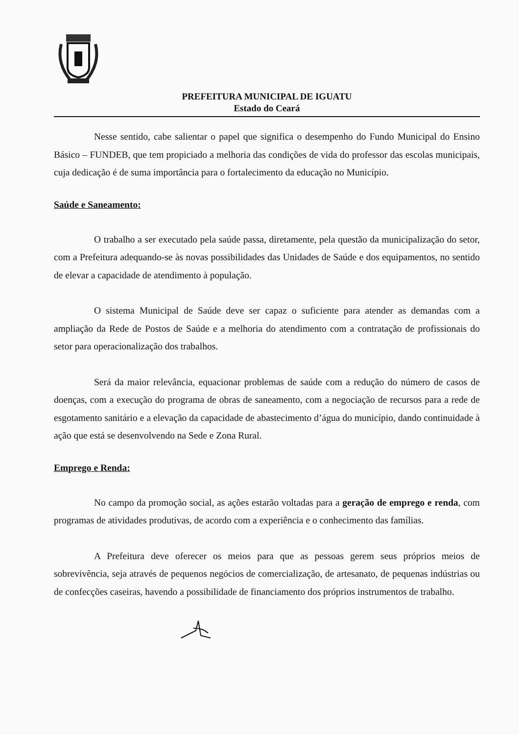PREFEITURA MUNICIPAL DE IGUATU
Estado do Ceará
Nesse sentido, cabe salientar o papel que significa o desempenho do Fundo Municipal do Ensino Básico – FUNDEB, que tem propiciado a melhoria das condições de vida do professor das escolas municipais, cuja dedicação é de suma importância para o fortalecimento da educação no Município.
Saúde e Saneamento:
O trabalho a ser executado pela saúde passa, diretamente, pela questão da municipalização do setor, com a Prefeitura adequando-se às novas possibilidades das Unidades de Saúde e dos equipamentos, no sentido de elevar a capacidade de atendimento à população.
O sistema Municipal de Saúde deve ser capaz o suficiente para atender as demandas com a ampliação da Rede de Postos de Saúde e a melhoria do atendimento com a contratação de profissionais do setor para operacionalização dos trabalhos.
Será da maior relevância, equacionar problemas de saúde com a redução do número de casos de doenças, com a execução do programa de obras de saneamento, com a negociação de recursos para a rede de esgotamento sanitário e a elevação da capacidade de abastecimento d’água do município, dando continuidade à ação que está se desenvolvendo na Sede e Zona Rural.
Emprego e Renda:
No campo da promoção social, as ações estarão voltadas para a geração de emprego e renda, com programas de atividades produtivas, de acordo com a experiência e o conhecimento das famílias.
A Prefeitura deve oferecer os meios para que as pessoas gerem seus próprios meios de sobrevivência, seja através de pequenos negócios de comercialização, de artesanato, de pequenas indústrias ou de confecções caseiras, havendo a possibilidade de financiamento dos próprios instrumentos de trabalho.